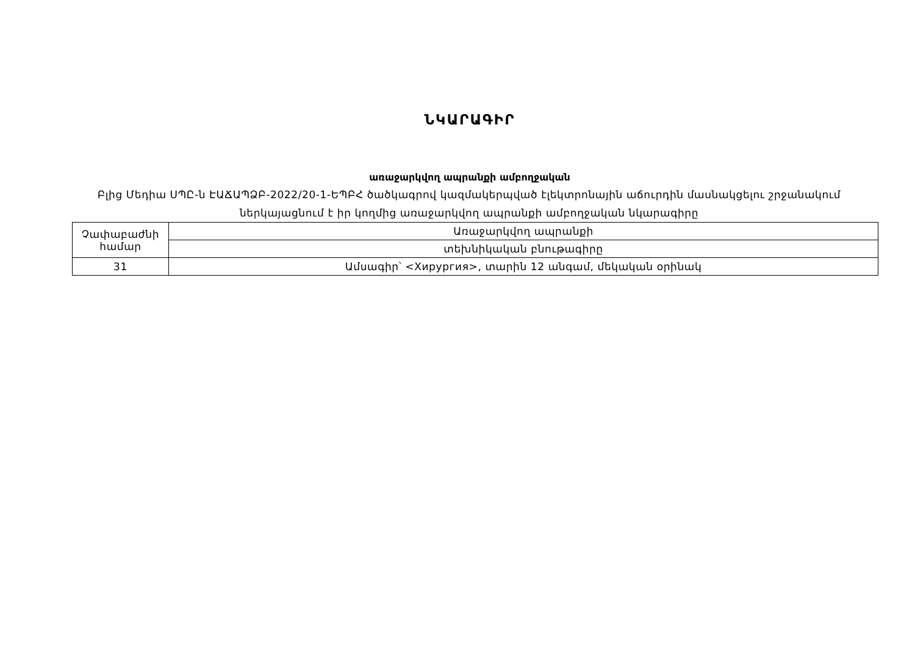ՆԿԱՐԱԳԻՐ
առաջարկվող ապրանքի ամբողջական
Բլից Մեդիա ՍՊԸ-ն ԷԱՃԱՊՁԲ-2022/20-1-ԵՊԲՀ ծածկագրով կազմակերպված էլեկտրոնային աճուրդին մասնակցելու շրջանակում ներկայացնում է իր կողմից առաջարկվող ապրանքի ամբողջական նկարագիրը
| Չափաբաժնի համար | Առաջարկվող ապրանքի |
| | տեխնիկական բնութագիրը |
| 31 | Ամսագիր՝ <Хирургия>, տարին 12 անգամ, մեկական օրինակ |